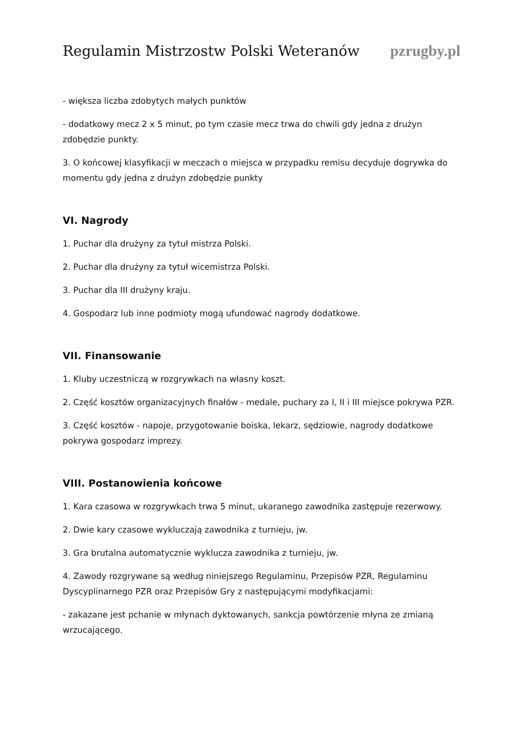Regulamin Mistrzostw Polski Weteranów pzrugby.pl
- większa liczba zdobytych małych punktów
- dodatkowy mecz 2 x 5 minut, po tym czasie mecz trwa do chwili gdy jedna z drużyn zdobędzie punkty.
3. O końcowej klasyfikacji w meczach o miejsca w przypadku remisu decyduje dogrywka do momentu gdy jedna z drużyn zdobędzie punkty
VI. Nagrody
1. Puchar dla drużyny za tytuł mistrza Polski.
2. Puchar dla drużyny za tytuł wicemistrza Polski.
3. Puchar dla III drużyny kraju.
4. Gospodarz lub inne podmioty mogą ufundować nagrody dodatkowe.
VII. Finansowanie
1. Kluby uczestniczą w rozgrywkach na własny koszt.
2. Część kosztów organizacyjnych finałów - medale, puchary za I, II i III miejsce pokrywa PZR.
3. Część kosztów - napoje, przygotowanie boiska, lekarz, sędziowie, nagrody dodatkowe pokrywa gospodarz imprezy.
VIII. Postanowienia końcowe
1. Kara czasowa w rozgrywkach trwa 5 minut, ukaranego zawodnika zastępuje rezerwowy.
2. Dwie kary czasowe wykluczają zawodnika z turnieju, jw.
3. Gra brutalna automatycznie wyklucza zawodnika z turnieju, jw.
4. Zawody rozgrywane są według niniejszego Regulaminu, Przepisów PZR, Regulaminu Dyscyplinarnego PZR oraz Przepisów Gry z następującymi modyfikacjami:
- zakazane jest pchanie w młynach dyktowanych, sankcja powtórzenie młyna ze zmianą wrzucającego.